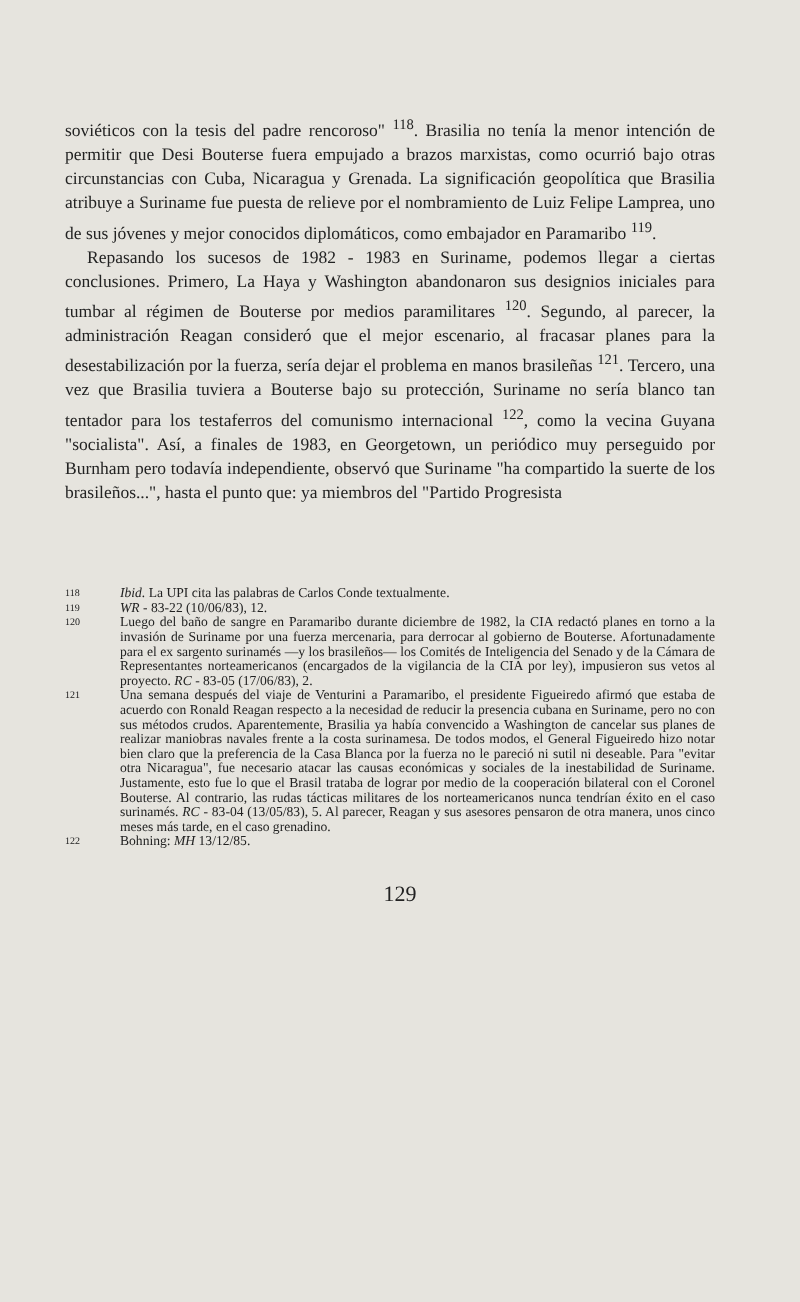soviéticos con la tesis del padre rencoroso" <sup>118</sup>. Brasilia no tenía la menor intención de permitir que Desi Bouterse fuera empujado a brazos marxistas, como ocurrió bajo otras circunstancias con Cuba, Nicaragua y Grenada. La significación geopolítica que Brasilia atribuye a Suriname fue puesta de relieve por el nombramiento de Luiz Felipe Lamprea, uno de sus jóvenes y mejor conocidos diplomáticos, como embajador en Paramaribo <sup>119</sup>.
Repasando los sucesos de 1982 - 1983 en Suriname, podemos llegar a ciertas conclusiones. Primero, La Haya y Washington abandonaron sus designios iniciales para tumbar al régimen de Bouterse por medios paramilitares <sup>120</sup>. Segundo, al parecer, la administración Reagan consideró que el mejor escenario, al fracasar planes para la desestabilización por la fuerza, sería dejar el problema en manos brasileñas <sup>121</sup>. Tercero, una vez que Brasilia tuviera a Bouterse bajo su protección, Suriname no sería blanco tan tentador para los testaferros del comunismo internacional <sup>122</sup>, como la vecina Guyana "socialista". Así, a finales de 1983, en Georgetown, un periódico muy perseguido por Burnham pero todavía independiente, observó que Suriname "ha compartido la suerte de los brasileños...", hasta el punto que: ya miembros del "Partido Progresista
118 Ibid. La UPI cita las palabras de Carlos Conde textualmente.
119 WR - 83-22 (10/06/83), 12.
120 Luego del baño de sangre en Paramaribo durante diciembre de 1982, la CIA redactó planes en torno a la invasión de Suriname por una fuerza mercenaria, para derrocar al gobierno de Bouterse. Afortunadamente para el ex sargento surinamés —y los brasileños— los Comités de Inteligencia del Senado y de la Cámara de Representantes norteamericanos (encargados de la vigilancia de la CIA por ley), impusieron sus vetos al proyecto. RC - 83-05 (17/06/83), 2.
121 Una semana después del viaje de Venturini a Paramaribo, el presidente Figueiredo afirmó que estaba de acuerdo con Ronald Reagan respecto a la necesidad de reducir la presencia cubana en Suriname, pero no con sus métodos crudos. Aparentemente, Brasilia ya había convencido a Washington de cancelar sus planes de realizar maniobras navales frente a la costa surinamesa. De todos modos, el General Figueiredo hizo notar bien claro que la preferencia de la Casa Blanca por la fuerza no le pareció ni sutil ni deseable. Para "evitar otra Nicaragua", fue necesario atacar las causas económicas y sociales de la inestabilidad de Suriname. Justamente, esto fue lo que el Brasil trataba de lograr por medio de la cooperación bilateral con el Coronel Bouterse. Al contrario, las rudas tácticas militares de los norteamericanos nunca tendrían éxito en el caso surinamés. RC - 83-04 (13/05/83), 5. Al parecer, Reagan y sus asesores pensaron de otra manera, unos cinco meses más tarde, en el caso grenadino.
122 Bohning: MH 13/12/85.
129